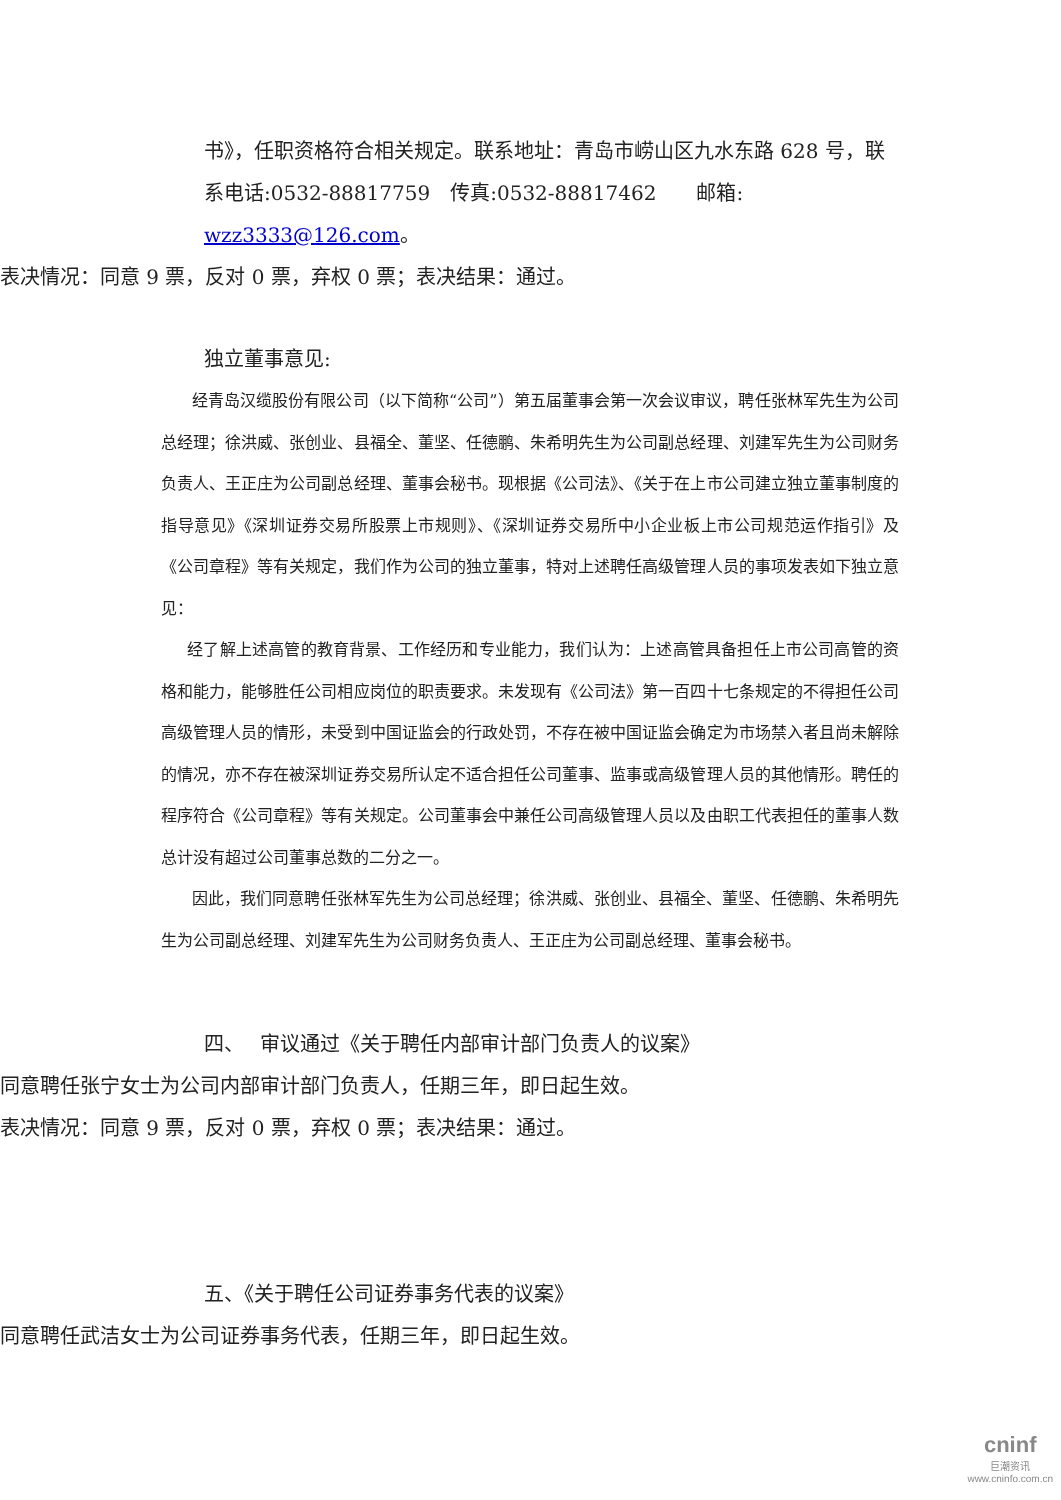书》，任职资格符合相关规定。联系地址：青岛市崂山区九水东路 628 号，联系电话:0532-88817759　传真:0532-88817462　　邮箱:
wzz3333@126.com。
表决情况：同意 9 票，反对 0 票，弃权 0 票；表决结果：通过。
独立董事意见:
经青岛汉缆股份有限公司（以下简称“公司”）第五届董事会第一次会议审议，聘任张林军先生为公司总经理；徐洪威、张创业、县福全、董坚、任德鹏、朱希明先生为公司副总经理、刘建军先生为公司财务负责人、王正庄为公司副总经理、董事会秘书。现根据《公司法》、《关于在上市公司建立独立董事制度的指导意见》《深圳证券交易所股票上市规则》、《深圳证券交易所中小企业板上市公司规范运作指引》及《公司章程》等有关规定，我们作为公司的独立董事，特对上述聘任高级管理人员的事项发表如下独立意见：
经了解上述高管的教育背景、工作经历和专业能力，我们认为：上述高管具备担任上市公司高管的资格和能力，能够胜任公司相应岗位的职责要求。未发现有《公司法》第一百四十七条规定的不得担任公司高级管理人员的情形，未受到中国证监会的行政处罚，不存在被中国证监会确定为市场禁入者且尚未解除的情况，亦不存在被深圳证券交易所认定不适合担任公司董事、监事或高级管理人员的其他情形。聘任的程序符合《公司章程》等有关规定。公司董事会中兼任公司高级管理人员以及由职工代表担任的董事人数总计没有超过公司董事总数的二分之一。
因此，我们同意聘任张林军先生为公司总经理；徐洪威、张创业、县福全、董坚、任德鹏、朱希明先生为公司副总经理、刘建军先生为公司财务负责人、王正庄为公司副总经理、董事会秘书。
四、　 审议通过《关于聘任内部审计部门负责人的议案》
同意聘任张宁女士为公司内部审计部门负责人，任期三年，即日起生效。
表决情况：同意 9 票，反对 0 票，弃权 0 票；表决结果：通过。
五、《关于聘任公司证券事务代表的议案》
同意聘任武洁女士为公司证券事务代表，任期三年，即日起生效。
cninf
巨潮资讯
www.cninfo.com.cn